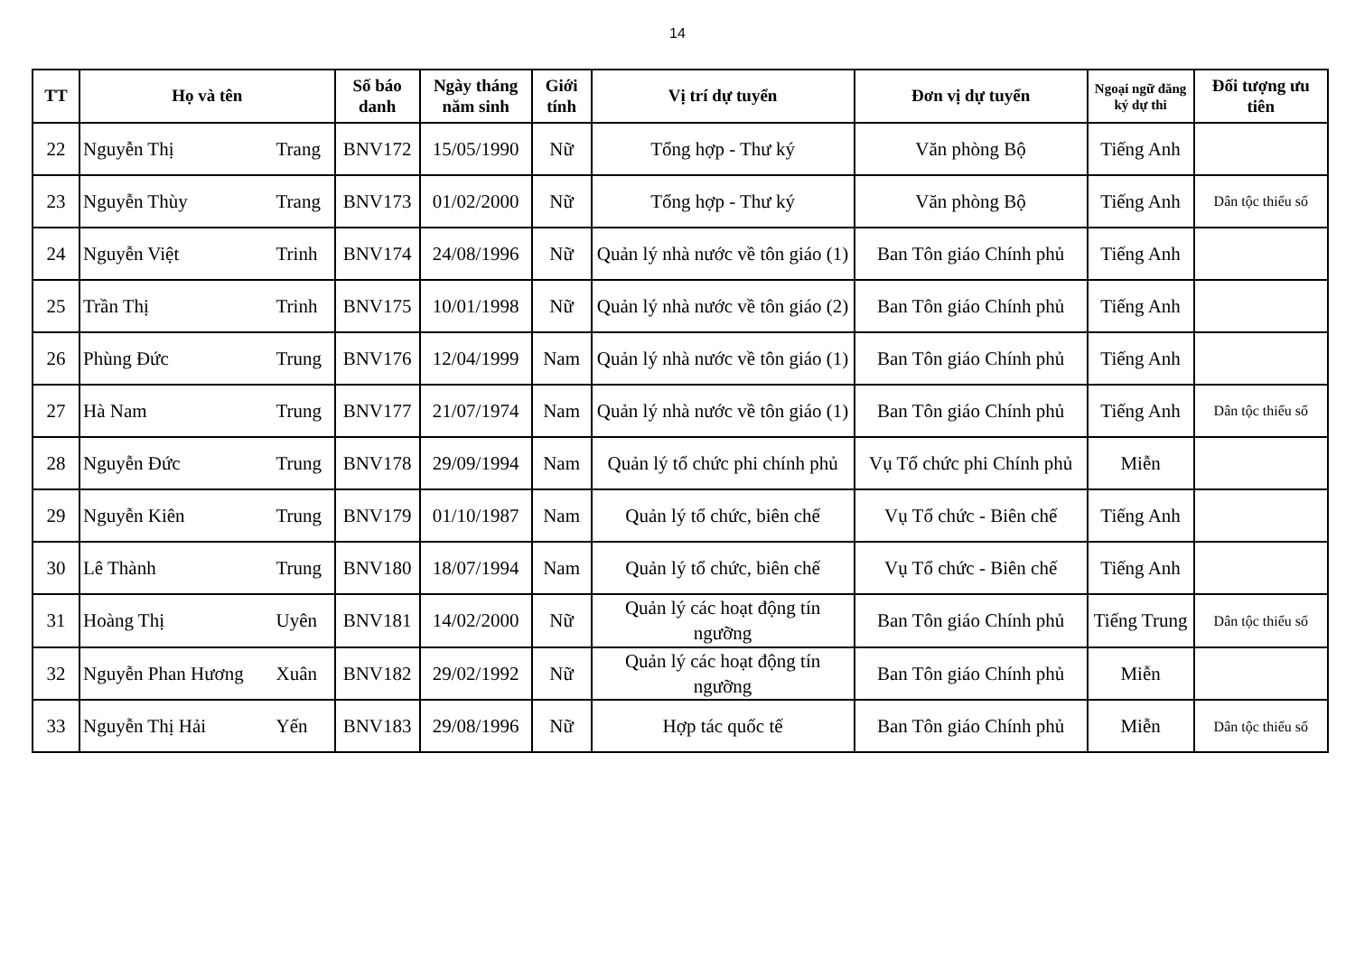14
| TT | Họ và tên | | Số báo danh | Ngày tháng năm sinh | Giới tính | Vị trí dự tuyển | Đơn vị dự tuyển | Ngoại ngữ đăng ký dự thi | Đối tượng ưu tiên |
| --- | --- | --- | --- | --- | --- | --- | --- | --- | --- |
| 22 | Nguyễn Thị | Trang | BNV172 | 15/05/1990 | Nữ | Tổng hợp - Thư ký | Văn phòng Bộ | Tiếng Anh | |
| 23 | Nguyễn Thùy | Trang | BNV173 | 01/02/2000 | Nữ | Tổng hợp - Thư ký | Văn phòng Bộ | Tiếng Anh | Dân tộc thiểu số |
| 24 | Nguyễn Việt | Trinh | BNV174 | 24/08/1996 | Nữ | Quản lý nhà nước về tôn giáo (1) | Ban Tôn giáo Chính phủ | Tiếng Anh | |
| 25 | Trần Thị | Trinh | BNV175 | 10/01/1998 | Nữ | Quản lý nhà nước về tôn giáo (2) | Ban Tôn giáo Chính phủ | Tiếng Anh | |
| 26 | Phùng Đức | Trung | BNV176 | 12/04/1999 | Nam | Quản lý nhà nước về tôn giáo (1) | Ban Tôn giáo Chính phủ | Tiếng Anh | |
| 27 | Hà Nam | Trung | BNV177 | 21/07/1974 | Nam | Quản lý nhà nước về tôn giáo (1) | Ban Tôn giáo Chính phủ | Tiếng Anh | Dân tộc thiểu số |
| 28 | Nguyễn Đức | Trung | BNV178 | 29/09/1994 | Nam | Quản lý tổ chức phi chính phủ | Vụ Tổ chức phi Chính phủ | Miễn | |
| 29 | Nguyễn Kiên | Trung | BNV179 | 01/10/1987 | Nam | Quản lý tổ chức, biên chế | Vụ Tổ chức - Biên chế | Tiếng Anh | |
| 30 | Lê Thành | Trung | BNV180 | 18/07/1994 | Nam | Quản lý tổ chức, biên chế | Vụ Tổ chức - Biên chế | Tiếng Anh | |
| 31 | Hoàng Thị | Uyên | BNV181 | 14/02/2000 | Nữ | Quản lý các hoạt động tín ngưỡng | Ban Tôn giáo Chính phủ | Tiếng Trung | Dân tộc thiểu số |
| 32 | Nguyễn Phan Hương | Xuân | BNV182 | 29/02/1992 | Nữ | Quản lý các hoạt động tín ngưỡng | Ban Tôn giáo Chính phủ | Miễn | |
| 33 | Nguyễn Thị Hải | Yến | BNV183 | 29/08/1996 | Nữ | Hợp tác quốc tế | Ban Tôn giáo Chính phủ | Miễn | Dân tộc thiểu số |